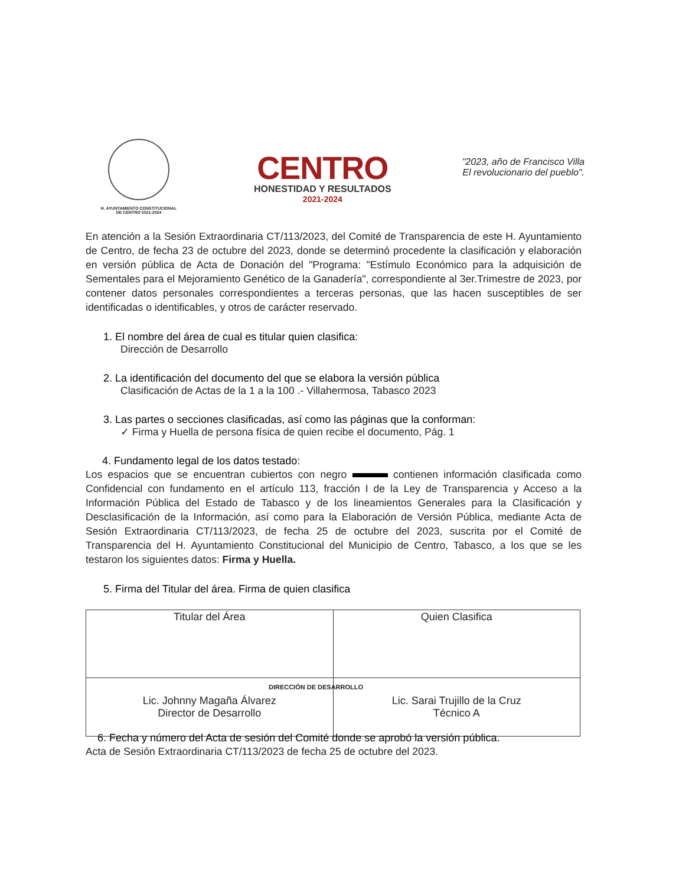H. AYUNTAMIENTO CONSTITUCIONAL
DE CENTRO 2021-2024
CENTRO
HONESTIDAD Y RESULTADOS
2021-2024
"2023, año de Francisco Villa
El revolucionario del pueblo".
En atención a la Sesión Extraordinaria CT/113/2023, del Comité de Transparencia de este H. Ayuntamiento de Centro, de fecha 23 de octubre del 2023, donde se determinó procedente la clasificación y elaboración en versión pública de Acta de Donación del "Programa: "Estímulo Económico para la adquisición de Sementales para el Mejoramiento Genético de la Ganadería", correspondiente al 3er.Trimestre de 2023, por contener datos personales correspondientes a terceras personas, que las hacen susceptibles de ser identificadas o identificables, y otros de carácter reservado.
1. El nombre del área de cual es titular quien clasifica:
Dirección de Desarrollo
2. La identificación del documento del que se elabora la versión pública
Clasificación de Actas de la 1 a la 100 .- Villahermosa, Tabasco 2023
3. Las partes o secciones clasificadas, así como las páginas que la conforman:
✓ Firma y Huella de persona física de quien recibe el documento, Pág. 1
4. Fundamento legal de los datos testado:
Los espacios que se encuentran cubiertos con negro contienen información clasificada como Confidencial con fundamento en el artículo 113, fracción I de la Ley de Transparencia y Acceso a la Información Pública del Estado de Tabasco y de los lineamientos Generales para la Clasificación y Desclasificación de la Información, así como para la Elaboración de Versión Pública, mediante Acta de Sesión Extraordinaria CT/113/2023, de fecha 25 de octubre del 2023, suscrita por el Comité de Transparencia del H. Ayuntamiento Constitucional del Municipio de Centro, Tabasco, a los que se les testaron los siguientes datos: Firma y Huella.
5. Firma del Titular del área. Firma de quien clasifica
| Titular del Área | Quien Clasifica |
| Lic. Johnny Magaña Álvarez Director de Desarrollo | Lic. Sarai Trujillo de la Cruz Técnico A |
DIRECCIÓN DE DESARROLLO
6. Fecha y número del Acta de sesión del Comité donde se aprobó la versión pública.
Acta de Sesión Extraordinaria CT/113/2023 de fecha 25 de octubre del 2023.